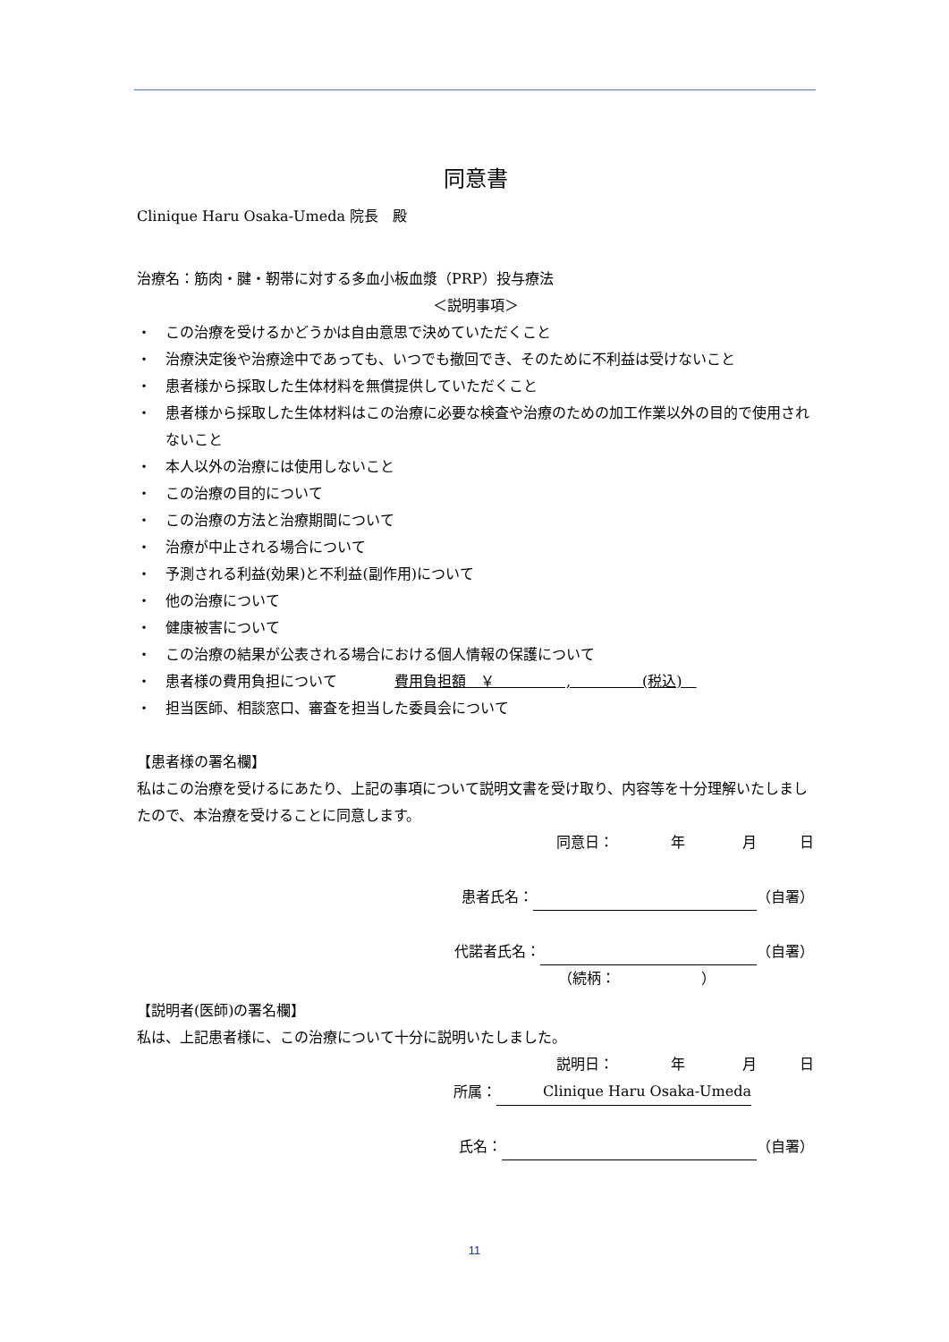同意書
Clinique Haru Osaka-Umeda 院長　殿
治療名：筋肉・腱・靭帯に対する多血小板血漿（PRP）投与療法
＜説明事項＞
・　この治療を受けるかどうかは自由意思で決めていただくこと
・　治療決定後や治療途中であっても、いつでも撤回でき、そのために不利益は受けないこと
・　患者様から採取した生体材料を無償提供していただくこと
・　患者様から採取した生体材料はこの治療に必要な検査や治療のための加工作業以外の目的で使用されないこと
・　本人以外の治療には使用しないこと
・　この治療の目的について
・　この治療の方法と治療期間について
・　治療が中止される場合について
・　予測される利益(効果)と不利益(副作用)について
・　他の治療について
・　健康被害について
・　この治療の結果が公表される場合における個人情報の保護について
・　患者様の費用負担について　　　　費用負担額　￥　　　　　,　　　　　(税込)　
・　担当医師、相談窓口、審査を担当した委員会について
【患者様の署名欄】
私はこの治療を受けるにあたり、上記の事項について説明文書を受け取り、内容等を十分理解いたしましたので、本治療を受けることに同意します。
同意日：　　　　年　　　　月　　　日
患者氏名： （自署）
代諾者氏名： （自署）
（続柄：　　　　　　）
【説明者(医師)の署名欄】
私は、上記患者様に、この治療について十分に説明いたしました。
説明日：　　　　年　　　　月　　　日
所属：　 Clinique Haru Osaka-Umeda
氏名： （自署）
11